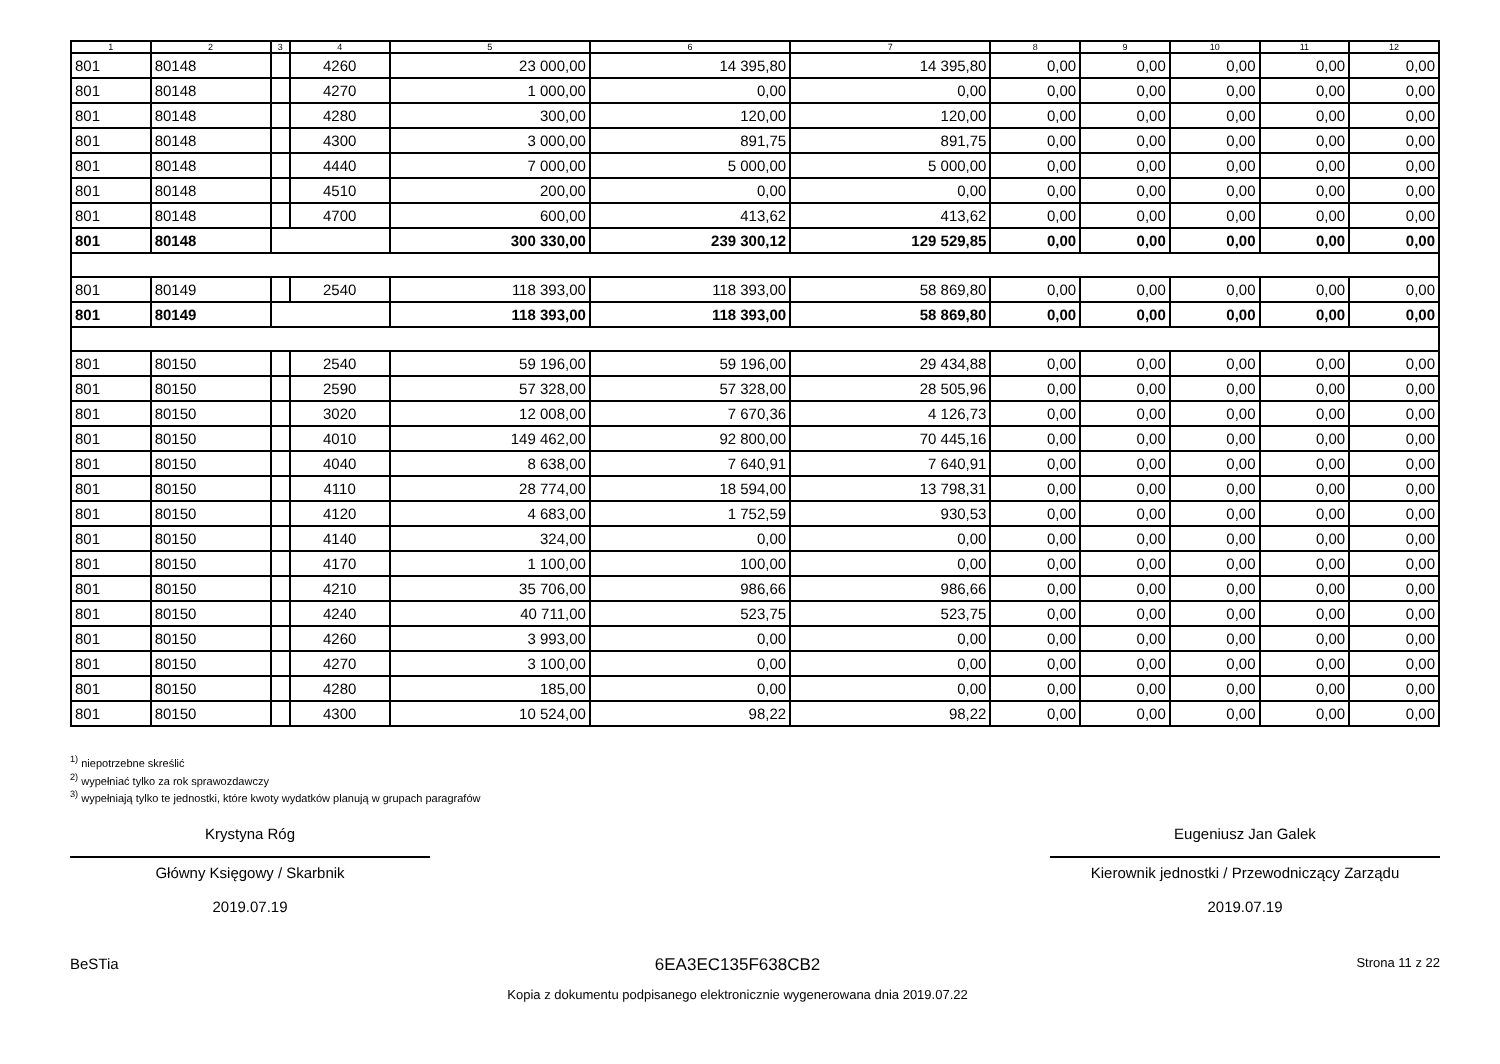| 1 | 2 | 3 | 4 | 5 | 6 | 7 | 8 | 9 | 10 | 11 | 12 |
| --- | --- | --- | --- | --- | --- | --- | --- | --- | --- | --- | --- |
| 801 | 80148 | | 4260 | 23 000,00 | 14 395,80 | 14 395,80 | 0,00 | 0,00 | 0,00 | 0,00 | 0,00 |
| 801 | 80148 | | 4270 | 1 000,00 | 0,00 | 0,00 | 0,00 | 0,00 | 0,00 | 0,00 | 0,00 |
| 801 | 80148 | | 4280 | 300,00 | 120,00 | 120,00 | 0,00 | 0,00 | 0,00 | 0,00 | 0,00 |
| 801 | 80148 | | 4300 | 3 000,00 | 891,75 | 891,75 | 0,00 | 0,00 | 0,00 | 0,00 | 0,00 |
| 801 | 80148 | | 4440 | 7 000,00 | 5 000,00 | 5 000,00 | 0,00 | 0,00 | 0,00 | 0,00 | 0,00 |
| 801 | 80148 | | 4510 | 200,00 | 0,00 | 0,00 | 0,00 | 0,00 | 0,00 | 0,00 | 0,00 |
| 801 | 80148 | | 4700 | 600,00 | 413,62 | 413,62 | 0,00 | 0,00 | 0,00 | 0,00 | 0,00 |
| 801 | 80148 | | | 300 330,00 | 239 300,12 | 129 529,85 | 0,00 | 0,00 | 0,00 | 0,00 | 0,00 |
| 801 | 80149 | | 2540 | 118 393,00 | 118 393,00 | 58 869,80 | 0,00 | 0,00 | 0,00 | 0,00 | 0,00 |
| 801 | 80149 | | | 118 393,00 | 118 393,00 | 58 869,80 | 0,00 | 0,00 | 0,00 | 0,00 | 0,00 |
| 801 | 80150 | | 2540 | 59 196,00 | 59 196,00 | 29 434,88 | 0,00 | 0,00 | 0,00 | 0,00 | 0,00 |
| 801 | 80150 | | 2590 | 57 328,00 | 57 328,00 | 28 505,96 | 0,00 | 0,00 | 0,00 | 0,00 | 0,00 |
| 801 | 80150 | | 3020 | 12 008,00 | 7 670,36 | 4 126,73 | 0,00 | 0,00 | 0,00 | 0,00 | 0,00 |
| 801 | 80150 | | 4010 | 149 462,00 | 92 800,00 | 70 445,16 | 0,00 | 0,00 | 0,00 | 0,00 | 0,00 |
| 801 | 80150 | | 4040 | 8 638,00 | 7 640,91 | 7 640,91 | 0,00 | 0,00 | 0,00 | 0,00 | 0,00 |
| 801 | 80150 | | 4110 | 28 774,00 | 18 594,00 | 13 798,31 | 0,00 | 0,00 | 0,00 | 0,00 | 0,00 |
| 801 | 80150 | | 4120 | 4 683,00 | 1 752,59 | 930,53 | 0,00 | 0,00 | 0,00 | 0,00 | 0,00 |
| 801 | 80150 | | 4140 | 324,00 | 0,00 | 0,00 | 0,00 | 0,00 | 0,00 | 0,00 | 0,00 |
| 801 | 80150 | | 4170 | 1 100,00 | 100,00 | 0,00 | 0,00 | 0,00 | 0,00 | 0,00 | 0,00 |
| 801 | 80150 | | 4210 | 35 706,00 | 986,66 | 986,66 | 0,00 | 0,00 | 0,00 | 0,00 | 0,00 |
| 801 | 80150 | | 4240 | 40 711,00 | 523,75 | 523,75 | 0,00 | 0,00 | 0,00 | 0,00 | 0,00 |
| 801 | 80150 | | 4260 | 3 993,00 | 0,00 | 0,00 | 0,00 | 0,00 | 0,00 | 0,00 | 0,00 |
| 801 | 80150 | | 4270 | 3 100,00 | 0,00 | 0,00 | 0,00 | 0,00 | 0,00 | 0,00 | 0,00 |
| 801 | 80150 | | 4280 | 185,00 | 0,00 | 0,00 | 0,00 | 0,00 | 0,00 | 0,00 | 0,00 |
| 801 | 80150 | | 4300 | 10 524,00 | 98,22 | 98,22 | 0,00 | 0,00 | 0,00 | 0,00 | 0,00 |
<sup>1)</sup> niepotrzebne skreślić
<sup>2)</sup> wypełniać tylko za rok sprawozdawczy
<sup>3)</sup> wypełniają tylko te jednostki, które kwoty wydatków planują w grupach paragrafów
Krystyna Róg
Główny Księgowy / Skarbnik
2019.07.19
Eugeniusz Jan Galek
Kierownik jednostki / Przewodniczący Zarządu
2019.07.19
BeSTia 6EA3EC135F638CB2
Kopia z dokumentu podpisanego elektronicznie wygenerowana dnia 2019.07.22
Strona 11 z 22